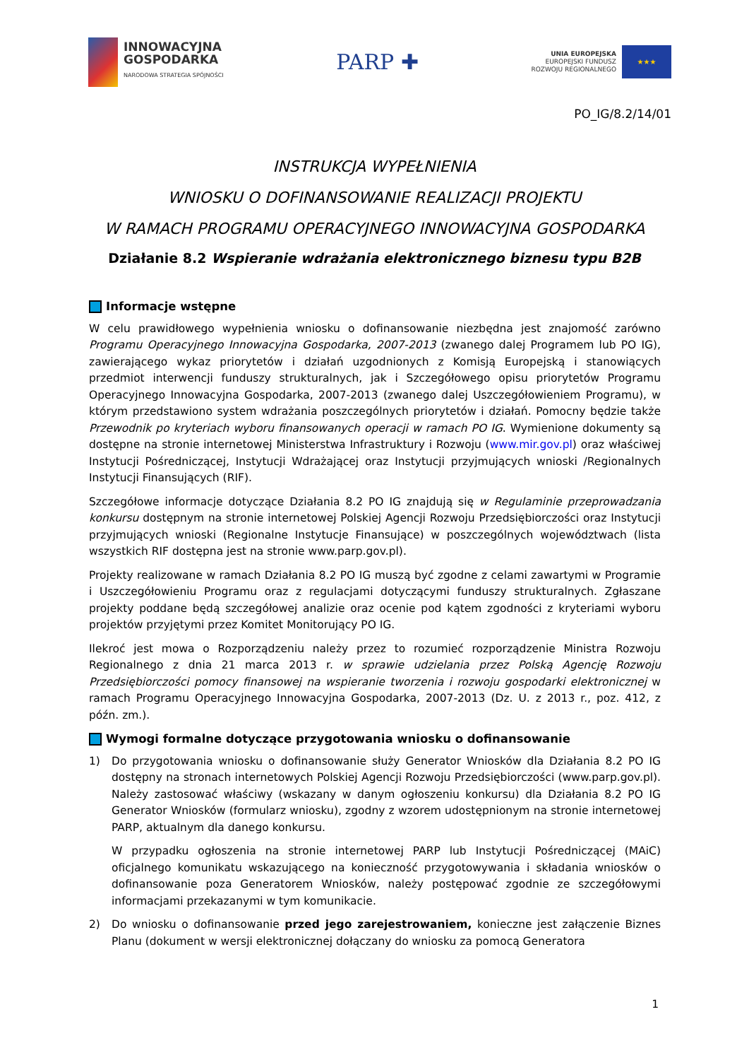INNOWACYJNA
GOSPODARKA
NARODOWA STRATEGIA SPÓJNOŚCI
PARP ✚
UNIA EUROPEJSKA
EUROPEJSKI FUNDUSZ
ROZWOJU REGIONALNEGO
★★★
PO_IG/8.2/14/01
INSTRUKCJA WYPEŁNIENIA
WNIOSKU O DOFINANSOWANIE REALIZACJI PROJEKTU
W RAMACH PROGRAMU OPERACYJNEGO INNOWACYJNA GOSPODARKA
Działanie 8.2 Wspieranie wdrażania elektronicznego biznesu typu B2B
Informacje wstępne
W celu prawidłowego wypełnienia wniosku o dofinansowanie niezbędna jest znajomość zarówno Programu Operacyjnego Innowacyjna Gospodarka, 2007-2013 (zwanego dalej Programem lub PO IG), zawierającego wykaz priorytetów i działań uzgodnionych z Komisją Europejską i stanowiących przedmiot interwencji funduszy strukturalnych, jak i Szczegółowego opisu priorytetów Programu Operacyjnego Innowacyjna Gospodarka, 2007-2013 (zwanego dalej Uszczegółowieniem Programu), w którym przedstawiono system wdrażania poszczególnych priorytetów i działań. Pomocny będzie także Przewodnik po kryteriach wyboru finansowanych operacji w ramach PO IG. Wymienione dokumenty są dostępne na stronie internetowej Ministerstwa Infrastruktury i Rozwoju (www.mir.gov.pl) oraz właściwej Instytucji Pośredniczącej, Instytucji Wdrażającej oraz Instytucji przyjmujących wnioski /Regionalnych Instytucji Finansujących (RIF).
Szczegółowe informacje dotyczące Działania 8.2 PO IG znajdują się w Regulaminie przeprowadzania konkursu dostępnym na stronie internetowej Polskiej Agencji Rozwoju Przedsiębiorczości oraz Instytucji przyjmujących wnioski (Regionalne Instytucje Finansujące) w poszczególnych województwach (lista wszystkich RIF dostępna jest na stronie www.parp.gov.pl).
Projekty realizowane w ramach Działania 8.2 PO IG muszą być zgodne z celami zawartymi w Programie i Uszczegółowieniu Programu oraz z regulacjami dotyczącymi funduszy strukturalnych. Zgłaszane projekty poddane będą szczegółowej analizie oraz ocenie pod kątem zgodności z kryteriami wyboru projektów przyjętymi przez Komitet Monitorujący PO IG.
Ilekroć jest mowa o Rozporządzeniu należy przez to rozumieć rozporządzenie Ministra Rozwoju Regionalnego z dnia 21 marca 2013 r. w sprawie udzielania przez Polską Agencję Rozwoju Przedsiębiorczości pomocy finansowej na wspieranie tworzenia i rozwoju gospodarki elektronicznej w ramach Programu Operacyjnego Innowacyjna Gospodarka, 2007-2013 (Dz. U. z 2013 r., poz. 412, z późn. zm.).
Wymogi formalne dotyczące przygotowania wniosku o dofinansowanie
1) Do przygotowania wniosku o dofinansowanie służy Generator Wniosków dla Działania 8.2 PO IG dostępny na stronach internetowych Polskiej Agencji Rozwoju Przedsiębiorczości (www.parp.gov.pl). Należy zastosować właściwy (wskazany w danym ogłoszeniu konkursu) dla Działania 8.2 PO IG Generator Wniosków (formularz wniosku), zgodny z wzorem udostępnionym na stronie internetowej PARP, aktualnym dla danego konkursu.
W przypadku ogłoszenia na stronie internetowej PARP lub Instytucji Pośredniczącej (MAiC) oficjalnego komunikatu wskazującego na konieczność przygotowywania i składania wniosków o dofinansowanie poza Generatorem Wniosków, należy postępować zgodnie ze szczegółowymi informacjami przekazanymi w tym komunikacie.
2) Do wniosku o dofinansowanie przed jego zarejestrowaniem, konieczne jest załączenie Biznes Planu (dokument w wersji elektronicznej dołączany do wniosku za pomocą Generatora
1